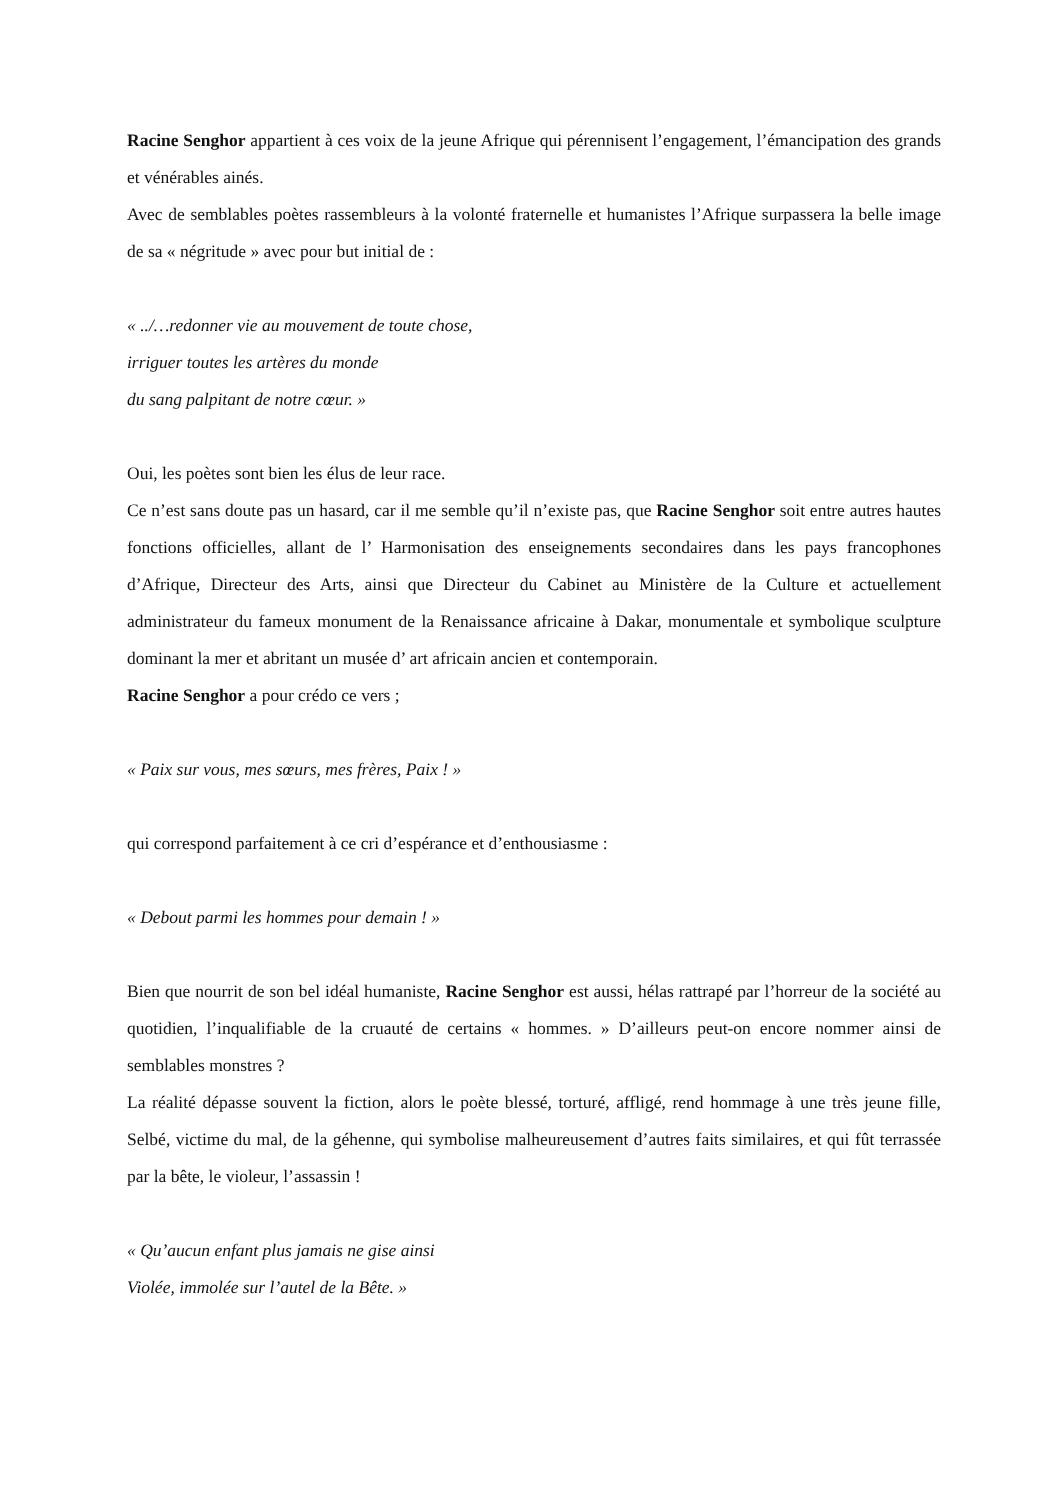Racine Senghor appartient à ces voix de la jeune Afrique qui pérennisent l’engagement, l’émancipation des grands et vénérables ainés.
Avec de semblables poètes rassembleurs à la volonté fraternelle et humanistes l’Afrique surpassera la belle image de sa « négritude » avec pour but initial de :
« ../…redonner vie au mouvement de toute chose,
irriguer toutes les artères du monde
du sang palpitant de notre cœur. »
Oui, les poètes sont bien les élus de leur race.
Ce n’est sans doute pas un hasard, car il me semble qu’il n’existe pas, que Racine Senghor soit entre autres hautes fonctions officielles, allant de l’ Harmonisation des enseignements secondaires dans les pays francophones d’Afrique, Directeur des Arts, ainsi que Directeur du Cabinet au Ministère de la Culture et actuellement administrateur du fameux monument de la Renaissance africaine à Dakar, monumentale et symbolique sculpture dominant la mer et abritant un musée d’ art africain ancien et contemporain.
Racine Senghor a pour crédo ce vers ;
« Paix sur vous, mes sœurs, mes frères, Paix ! »
qui correspond parfaitement à ce cri d’espérance et d’enthousiasme :
« Debout parmi les hommes pour demain ! »
Bien que nourrit de son bel idéal humaniste, Racine Senghor est aussi, hélas rattrapé par l’horreur de la société au quotidien, l’inqualifiable de la cruauté de certains « hommes. » D’ailleurs peut-on encore nommer ainsi de semblables monstres ?
La réalité dépasse souvent la fiction, alors le poète blessé, torturé, affligé, rend hommage à une très jeune fille, Selbé, victime du mal, de la géhenne, qui symbolise malheureusement d’autres faits similaires, et qui fût terrassée par la bête, le violeur, l’assassin !
« Qu’aucun enfant plus jamais ne gise ainsi
Violée, immolée sur l’autel de la Bête. »